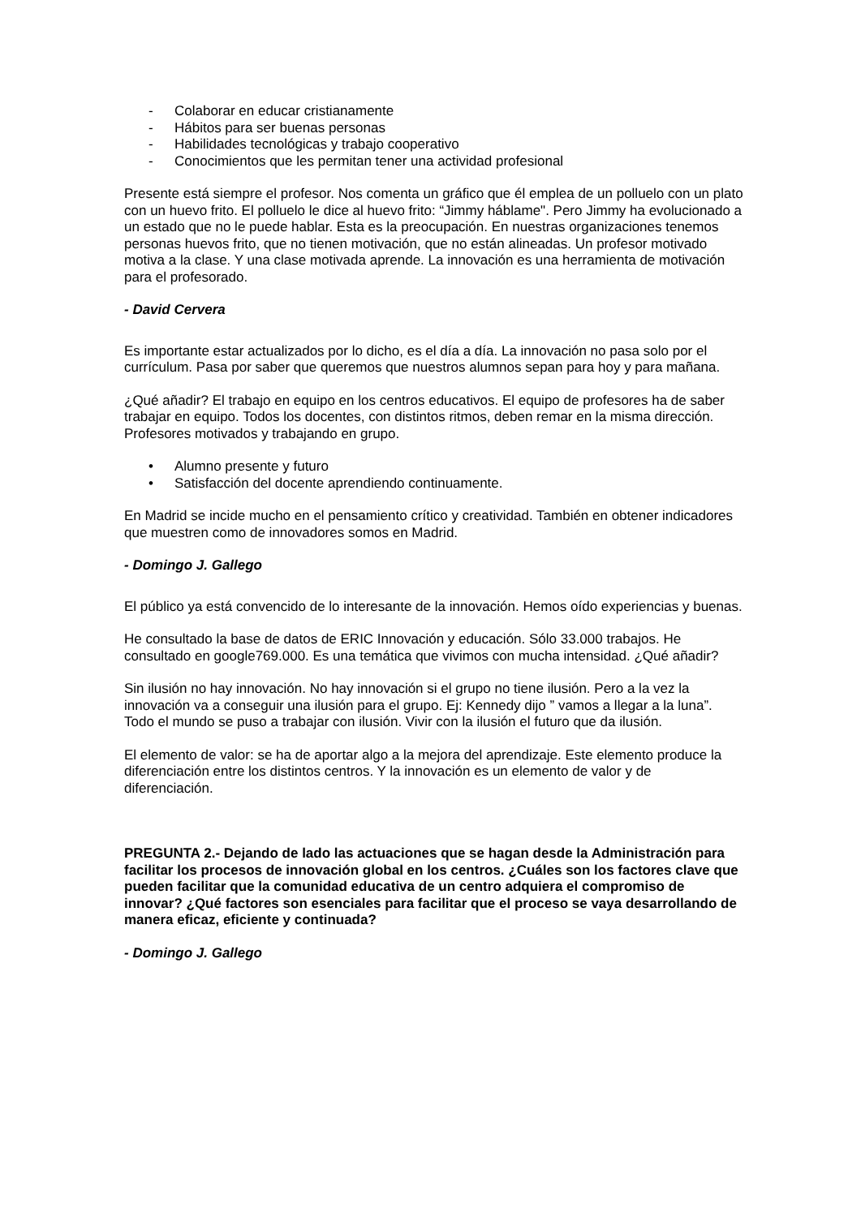- Colaborar en educar cristianamente
- Hábitos para ser buenas personas
- Habilidades tecnológicas y trabajo cooperativo
- Conocimientos que les permitan tener una actividad profesional
Presente está siempre el profesor. Nos comenta un gráfico que él emplea de un polluelo con un plato con un huevo frito. El polluelo le dice al huevo frito: “Jimmy háblame". Pero Jimmy ha evolucionado a un estado que no le puede hablar. Esta es la preocupación. En nuestras organizaciones tenemos personas huevos frito, que no tienen motivación, que no están alineadas. Un profesor motivado motiva a la clase. Y una clase motivada aprende. La innovación es una herramienta de motivación para el profesorado.
- David Cervera
Es importante estar actualizados por lo dicho, es el día a día. La innovación no pasa solo por el currículum. Pasa por saber que queremos que nuestros alumnos sepan para hoy y para mañana.
¿Qué añadir? El trabajo en equipo en los centros educativos. El equipo de profesores ha de saber trabajar en equipo. Todos los docentes, con distintos ritmos, deben remar en la misma dirección. Profesores motivados y trabajando en grupo.
• Alumno presente y futuro
• Satisfacción del docente aprendiendo continuamente.
En Madrid se incide mucho en el pensamiento crítico y creatividad. También en obtener indicadores que muestren como de innovadores somos en Madrid.
- Domingo J. Gallego
El público ya está convencido de lo interesante de la innovación. Hemos oído experiencias y buenas.
He consultado la base de datos de ERIC Innovación y educación. Sólo 33.000 trabajos. He consultado en google769.000. Es una temática que vivimos con mucha intensidad. ¿Qué añadir?
Sin ilusión no hay innovación. No hay innovación si el grupo no tiene ilusión. Pero a la vez la innovación va a conseguir una ilusión para el grupo. Ej: Kennedy dijo ” vamos a llegar a la luna”. Todo el mundo se puso a trabajar con ilusión. Vivir con la ilusión el futuro que da ilusión.
El elemento de valor: se ha de aportar algo a la mejora del aprendizaje. Este elemento produce la diferenciación entre los distintos centros. Y la innovación es un elemento de valor y de diferenciación.
PREGUNTA 2.- Dejando de lado las actuaciones que se hagan desde la Administración para facilitar los procesos de innovación global en los centros. ¿Cuáles son los factores clave que pueden facilitar que la comunidad educativa de un centro adquiera el compromiso de innovar? ¿Qué factores son esenciales para facilitar que el proceso se vaya desarrollando de manera eficaz, eficiente y continuada?
- Domingo J. Gallego